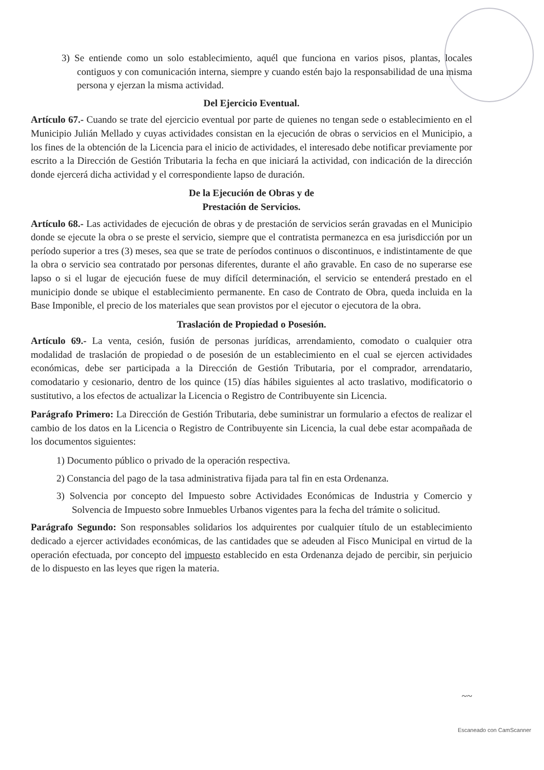3) Se entiende como un solo establecimiento, aquél que funciona en varios pisos, plantas, locales contiguos y con comunicación interna, siempre y cuando estén bajo la responsabilidad de una misma persona y ejerzan la misma actividad.
Del Ejercicio Eventual.
Artículo 67.- Cuando se trate del ejercicio eventual por parte de quienes no tengan sede o establecimiento en el Municipio Julián Mellado y cuyas actividades consistan en la ejecución de obras o servicios en el Municipio, a los fines de la obtención de la Licencia para el inicio de actividades, el interesado debe notificar previamente por escrito a la Dirección de Gestión Tributaria la fecha en que iniciará la actividad, con indicación de la dirección donde ejercerá dicha actividad y el correspondiente lapso de duración.
De la Ejecución de Obras y de
Prestación de Servicios.
Artículo 68.- Las actividades de ejecución de obras y de prestación de servicios serán gravadas en el Municipio donde se ejecute la obra o se preste el servicio, siempre que el contratista permanezca en esa jurisdicción por un período superior a tres (3) meses, sea que se trate de períodos continuos o discontinuos, e indistintamente de que la obra o servicio sea contratado por personas diferentes, durante el año gravable. En caso de no superarse ese lapso o si el lugar de ejecución fuese de muy difícil determinación, el servicio se entenderá prestado en el municipio donde se ubique el establecimiento permanente. En caso de Contrato de Obra, queda incluida en la Base Imponible, el precio de los materiales que sean provistos por el ejecutor o ejecutora de la obra.
Traslación de Propiedad o Posesión.
Artículo 69.- La venta, cesión, fusión de personas jurídicas, arrendamiento, comodato o cualquier otra modalidad de traslación de propiedad o de posesión de un establecimiento en el cual se ejercen actividades económicas, debe ser participada a la Dirección de Gestión Tributaria, por el comprador, arrendatario, comodatario y cesionario, dentro de los quince (15) días hábiles siguientes al acto traslativo, modificatorio o sustitutivo, a los efectos de actualizar la Licencia o Registro de Contribuyente sin Licencia.
Parágrafo Primero: La Dirección de Gestión Tributaria, debe suministrar un formulario a efectos de realizar el cambio de los datos en la Licencia o Registro de Contribuyente sin Licencia, la cual debe estar acompañada de los documentos siguientes:
1) Documento público o privado de la operación respectiva.
2) Constancia del pago de la tasa administrativa fijada para tal fin en esta Ordenanza.
3) Solvencia por concepto del Impuesto sobre Actividades Económicas de Industria y Comercio y Solvencia de Impuesto sobre Inmuebles Urbanos vigentes para la fecha del trámite o solicitud.
Parágrafo Segundo: Son responsables solidarios los adquirentes por cualquier título de un establecimiento dedicado a ejercer actividades económicas, de las cantidades que se adeuden al Fisco Municipal en virtud de la operación efectuada, por concepto del impuesto establecido en esta Ordenanza dejado de percibir, sin perjuicio de lo dispuesto en las leyes que rigen la materia.
~~
Escaneado con CamScanner